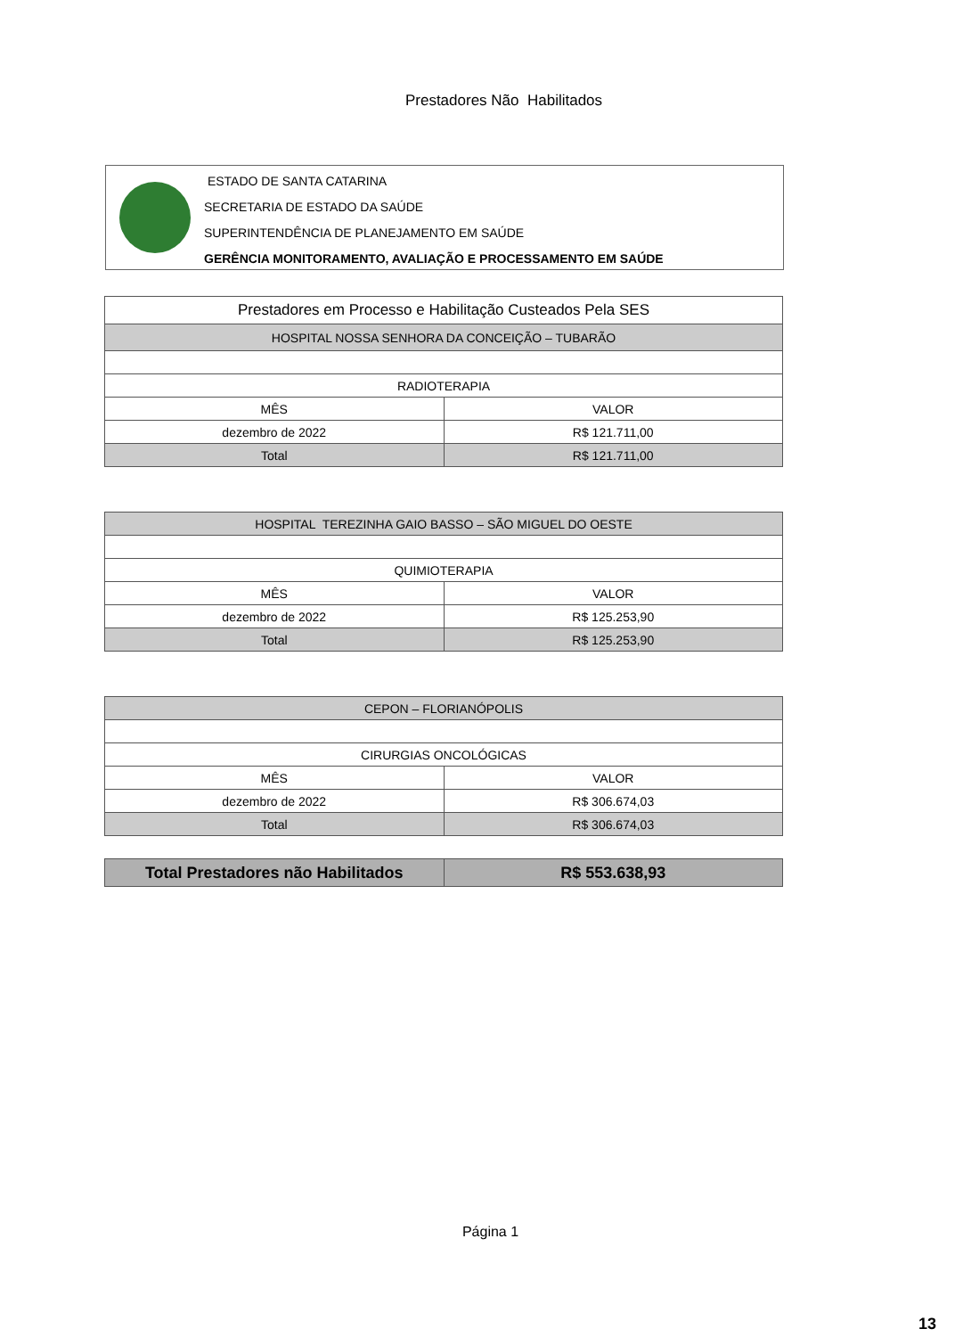Prestadores Não Habilitados
ESTADO DE SANTA CATARINA
SECRETARIA DE ESTADO DA SAÚDE
SUPERINTENDÊNCIA DE PLANEJAMENTO EM SAÚDE
GERÊNCIA MONITORAMENTO, AVALIAÇÃO E PROCESSAMENTO EM SAÚDE
| Prestadores em Processo e Habilitação Custeados Pela SES | |
| --- | --- |
| HOSPITAL NOSSA SENHORA DA CONCEIÇÃO – TUBARÃO | |
| RADIOTERAPIA | |
| MÊS | VALOR |
| dezembro de 2022 | R$ 121.711,00 |
| Total | R$ 121.711,00 |
| HOSPITAL TEREZINHA GAIO BASSO – SÃO MIGUEL DO OESTE | |
| QUIMIOTERAPIA | |
| MÊS | VALOR |
| dezembro de 2022 | R$ 125.253,90 |
| Total | R$ 125.253,90 |
| CEPON – FLORIANÓPOLIS | |
| CIRURGIAS ONCOLÓGICAS | |
| MÊS | VALOR |
| dezembro de 2022 | R$ 306.674,03 |
| Total | R$ 306.674,03 |
| Total Prestadores não Habilitados | R$ 553.638,93 |
Página 1
13